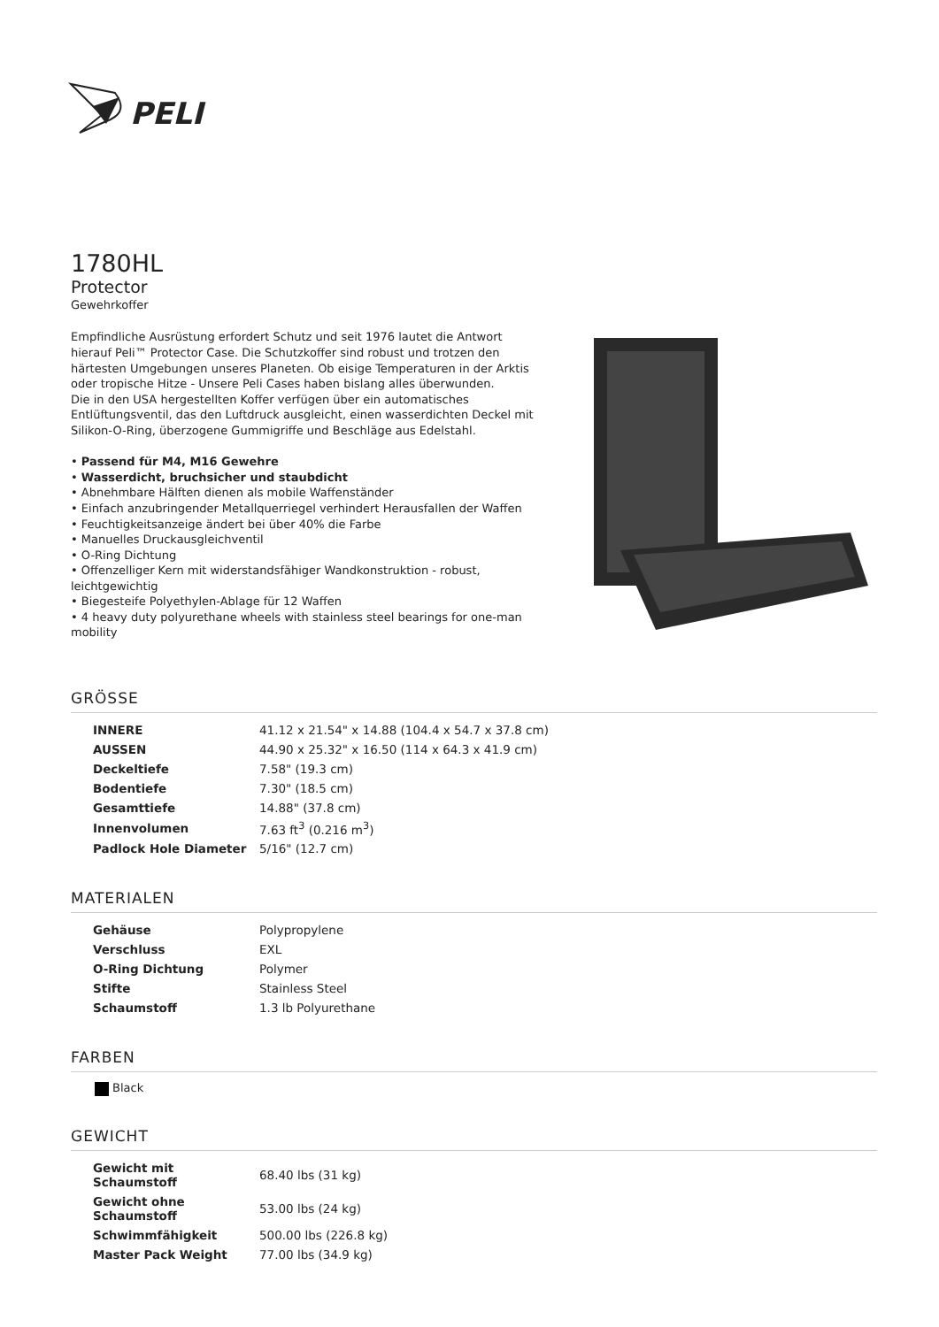PELI
1780HL
Protector
Gewehrkoffer
Empfindliche Ausrüstung erfordert Schutz und seit 1976 lautet die Antwort hierauf Peli™ Protector Case. Die Schutzkoffer sind robust und trotzen den härtesten Umgebungen unseres Planeten. Ob eisige Temperaturen in der Arktis oder tropische Hitze - Unsere Peli Cases haben bislang alles überwunden.
Die in den USA hergestellten Koffer verfügen über ein automatisches Entlüftungsventil, das den Luftdruck ausgleicht, einen wasserdichten Deckel mit Silikon-O-Ring, überzogene Gummigriffe und Beschläge aus Edelstahl.
• Passend für M4, M16 Gewehre
• Wasserdicht, bruchsicher und staubdicht
• Abnehmbare Hälften dienen als mobile Waffenständer
• Einfach anzubringender Metallquerriegel verhindert Herausfallen der Waffen
• Feuchtigkeitsanzeige ändert bei über 40% die Farbe
• Manuelles Druckausgleichventil
• O-Ring Dichtung
• Offenzelliger Kern mit widerstandsfähiger Wandkonstruktion - robust, leichtgewichtig
• Biegesteife Polyethylen-Ablage für 12 Waffen
• 4 heavy duty polyurethane wheels with stainless steel bearings for one-man mobility
GRÖSSE
| INNERE | 41.12 x 21.54" x 14.88 (104.4 x 54.7 x 37.8 cm) |
| AUSSEN | 44.90 x 25.32" x 16.50 (114 x 64.3 x 41.9 cm) |
| Deckeltiefe | 7.58" (19.3 cm) |
| Bodentiefe | 7.30" (18.5 cm) |
| Gesamttiefe | 14.88" (37.8 cm) |
| Innenvolumen | 7.63 ft<sup>3</sup> (0.216 m<sup>3</sup>) |
| Padlock Hole Diameter | 5/16" (12.7 cm) |
MATERIALEN
| Gehäuse | Polypropylene |
| Verschluss | EXL |
| O-Ring Dichtung | Polymer |
| Stifte | Stainless Steel |
| Schaumstoff | 1.3 lb Polyurethane |
FARBEN
Black
GEWICHT
| Gewicht mit Schaumstoff | 68.40 lbs (31 kg) |
| Gewicht ohne Schaumstoff | 53.00 lbs (24 kg) |
| Schwimmfähigkeit | 500.00 lbs (226.8 kg) |
| Master Pack Weight | 77.00 lbs (34.9 kg) |